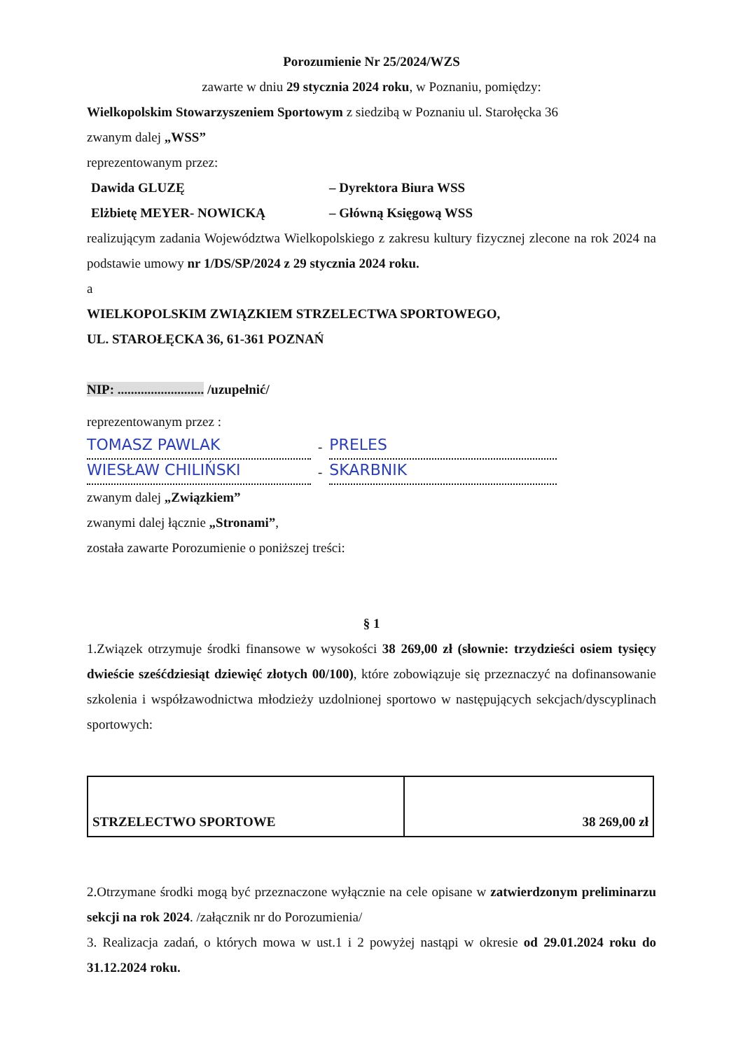Porozumienie Nr 25/2024/WZS
zawarte w dniu 29 stycznia 2024 roku, w Poznaniu, pomiędzy:
Wielkopolskim Stowarzyszeniem Sportowym z siedzibą w Poznaniu ul. Starołęcka 36
zwanym dalej „WSS”
reprezentowanym przez:
Dawida GLUZĘ – Dyrektora Biura WSS
Elżbietę MEYER- NOWICKĄ – Główną Księgową WSS
realizującym zadania Województwa Wielkopolskiego z zakresu kultury fizycznej zlecone na rok 2024 na podstawie umowy nr 1/DS/SP/2024 z 29 stycznia 2024 roku.
a
WIELKOPOLSKIM ZWIĄZKIEM STRZELECTWA SPORTOWEGO,
UL. STAROŁĘCKA 36, 61-361 POZNAŃ
NIP: .......................... /uzupełnić/
reprezentowanym przez :
TOMASZ PAWLAK
-
PRELES
WIESŁAW CHILIŃSKI
-
SKARBNIK
zwanym dalej „Związkiem”
zwanymi dalej łącznie „Stronami”,
została zawarte Porozumienie o poniższej treści:
§ 1
1.Związek otrzymuje środki finansowe w wysokości 38 269,00 zł (słownie: trzydzieści osiem tysięcy dwieście sześćdziesiąt dziewięć złotych 00/100), które zobowiązuje się przeznaczyć na dofinansowanie szkolenia i współzawodnictwa młodzieży uzdolnionej sportowo w następujących sekcjach/dyscyplinach sportowych:
| STRZELECTWO SPORTOWE | 38 269,00 zł |
2.Otrzymane środki mogą być przeznaczone wyłącznie na cele opisane w zatwierdzonym preliminarzu sekcji na rok 2024. /załącznik nr do Porozumienia/
3. Realizacja zadań, o których mowa w ust.1 i 2 powyżej nastąpi w okresie od 29.01.2024 roku do 31.12.2024 roku.